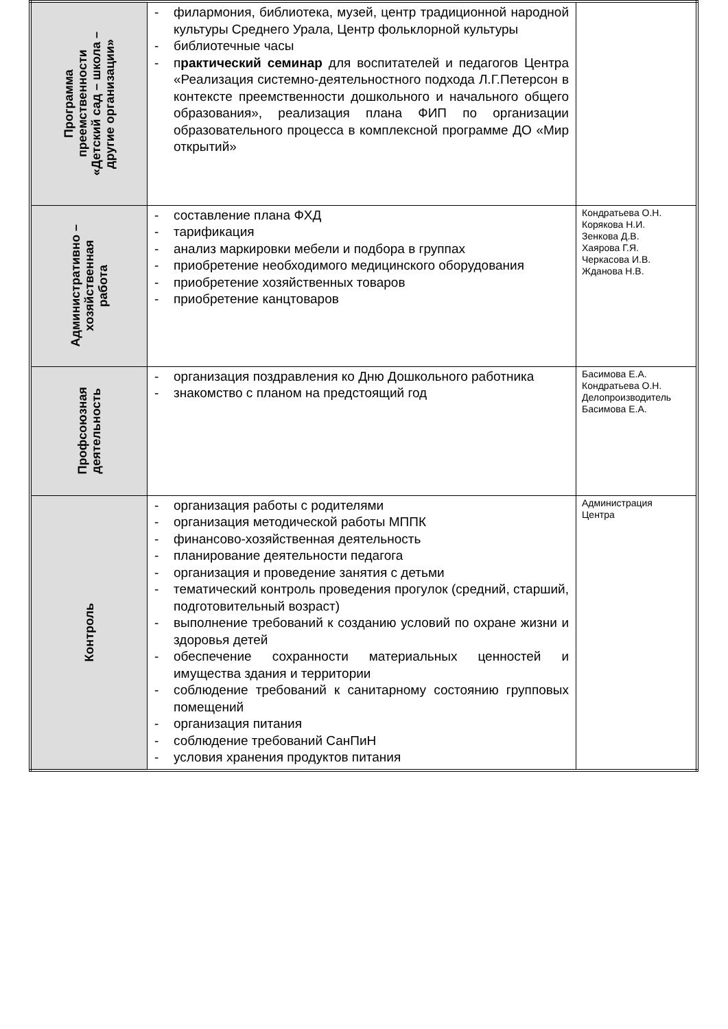| Программа преемственности «Детский сад – школа – другие организации» | - филармония, библиотека, музей, центр традиционной народной культуры Среднего Урала, Центр фольклорной культуры - библиотечные часы - п рактический семинар для воспитателей и педагогов Центра «Реализация системно-деятельностного подхода Л.Г.Петерсон в контексте преемственности дошкольного и начального общего образования», реализация плана ФИП по организации образовательного процесса в комплексной программе ДО «Мир открытий» | |
| Административно – хозяйственная работа | - составление плана ФХД - тарификация - анализ маркировки мебели и подбора в группах - приобретение необходимого медицинского оборудования - приобретение хозяйственных товаров - приобретение канцтоваров | Кондратьева О.Н. Корякова Н.И. Зенкова Д.В. Хаярова Г.Я. Черкасова И.В. Жданова Н.В. |
| Профсоюзная деятельность | - организация поздравления ко Дню Дошкольного работника - знакомство с планом на предстоящий год | Басимова Е.А. Кондратьева О.Н. Делопроизводитель Басимова Е.А. |
| Контроль | - организация работы с родителями - организация методической работы МППК - финансово-хозяйственная деятельность - планирование деятельности педагога - организация и проведение занятия с детьми - тематический контроль проведения прогулок (средний, старший, подготовительный возраст) - выполнение требований к созданию условий по охране жизни и здоровья детей - обеспечение сохранности материальных ценностей и имущества здания и территории - соблюдение требований к санитарному состоянию групповых помещений - организация питания - соблюдение требований СанПиН - условия хранения продуктов питания | Администрация Центра |